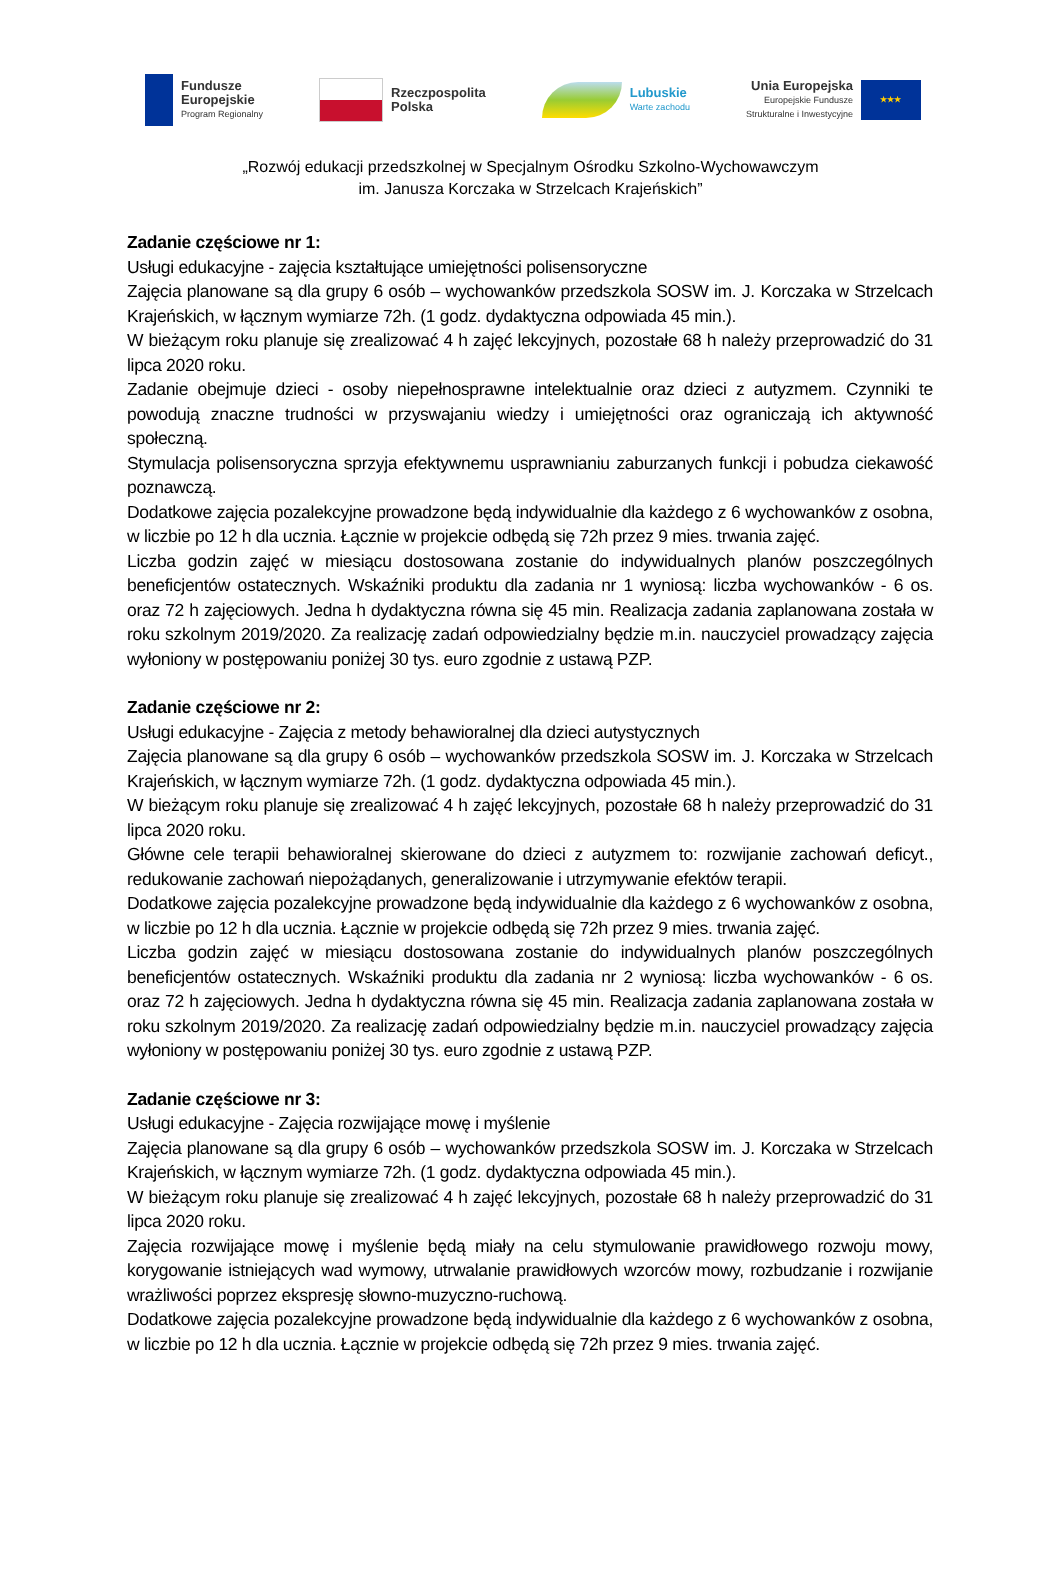Fundusze
Europejskie
Program Regionalny
Rzeczpospolita
Polska
Lubuskie
Warte zachodu
Unia Europejska
Europejskie Fundusze
Strukturalne i Inwestycyjne
★★★
„Rozwój edukacji przedszkolnej w Specjalnym Ośrodku Szkolno-Wychowawczym
im. Janusza Korczaka w Strzelcach Krajeńskich”
Zadanie częściowe nr 1:
Usługi edukacyjne - zajęcia kształtujące umiejętności polisensoryczne
Zajęcia planowane są dla grupy 6 osób – wychowanków przedszkola SOSW im. J. Korczaka w Strzelcach Krajeńskich, w łącznym wymiarze 72h. (1 godz. dydaktyczna odpowiada 45 min.).
W bieżącym roku planuje się zrealizować 4 h zajęć lekcyjnych, pozostałe 68 h należy przeprowadzić do 31 lipca 2020 roku.
Zadanie obejmuje dzieci - osoby niepełnosprawne intelektualnie oraz dzieci z autyzmem. Czynniki te powodują znaczne trudności w przyswajaniu wiedzy i umiejętności oraz ograniczają ich aktywność społeczną.
Stymulacja polisensoryczna sprzyja efektywnemu usprawnianiu zaburzanych funkcji i pobudza ciekawość poznawczą.
Dodatkowe zajęcia pozalekcyjne prowadzone będą indywidualnie dla każdego z 6 wychowanków z osobna, w liczbie po 12 h dla ucznia. Łącznie w projekcie odbędą się 72h przez 9 mies. trwania zajęć.
Liczba godzin zajęć w miesiącu dostosowana zostanie do indywidualnych planów poszczególnych beneficjentów ostatecznych. Wskaźniki produktu dla zadania nr 1 wyniosą: liczba wychowanków - 6 os. oraz 72 h zajęciowych. Jedna h dydaktyczna równa się 45 min. Realizacja zadania zaplanowana została w roku szkolnym 2019/2020. Za realizację zadań odpowiedzialny będzie m.in. nauczyciel prowadzący zajęcia wyłoniony w postępowaniu poniżej 30 tys. euro zgodnie z ustawą PZP.
Zadanie częściowe nr 2:
Usługi edukacyjne - Zajęcia z metody behawioralnej dla dzieci autystycznych
Zajęcia planowane są dla grupy 6 osób – wychowanków przedszkola SOSW im. J. Korczaka w Strzelcach Krajeńskich, w łącznym wymiarze 72h. (1 godz. dydaktyczna odpowiada 45 min.).
W bieżącym roku planuje się zrealizować 4 h zajęć lekcyjnych, pozostałe 68 h należy przeprowadzić do 31 lipca 2020 roku.
Główne cele terapii behawioralnej skierowane do dzieci z autyzmem to: rozwijanie zachowań deficyt., redukowanie zachowań niepożądanych, generalizowanie i utrzymywanie efektów terapii.
Dodatkowe zajęcia pozalekcyjne prowadzone będą indywidualnie dla każdego z 6 wychowanków z osobna, w liczbie po 12 h dla ucznia. Łącznie w projekcie odbędą się 72h przez 9 mies. trwania zajęć.
Liczba godzin zajęć w miesiącu dostosowana zostanie do indywidualnych planów poszczególnych beneficjentów ostatecznych. Wskaźniki produktu dla zadania nr 2 wyniosą: liczba wychowanków - 6 os. oraz 72 h zajęciowych. Jedna h dydaktyczna równa się 45 min. Realizacja zadania zaplanowana została w roku szkolnym 2019/2020. Za realizację zadań odpowiedzialny będzie m.in. nauczyciel prowadzący zajęcia wyłoniony w postępowaniu poniżej 30 tys. euro zgodnie z ustawą PZP.
Zadanie częściowe nr 3:
Usługi edukacyjne - Zajęcia rozwijające mowę i myślenie
Zajęcia planowane są dla grupy 6 osób – wychowanków przedszkola SOSW im. J. Korczaka w Strzelcach Krajeńskich, w łącznym wymiarze 72h. (1 godz. dydaktyczna odpowiada 45 min.).
W bieżącym roku planuje się zrealizować 4 h zajęć lekcyjnych, pozostałe 68 h należy przeprowadzić do 31 lipca 2020 roku.
Zajęcia rozwijające mowę i myślenie będą miały na celu stymulowanie prawidłowego rozwoju mowy, korygowanie istniejących wad wymowy, utrwalanie prawidłowych wzorców mowy, rozbudzanie i rozwijanie wrażliwości poprzez ekspresję słowno-muzyczno-ruchową.
Dodatkowe zajęcia pozalekcyjne prowadzone będą indywidualnie dla każdego z 6 wychowanków z osobna, w liczbie po 12 h dla ucznia. Łącznie w projekcie odbędą się 72h przez 9 mies. trwania zajęć.